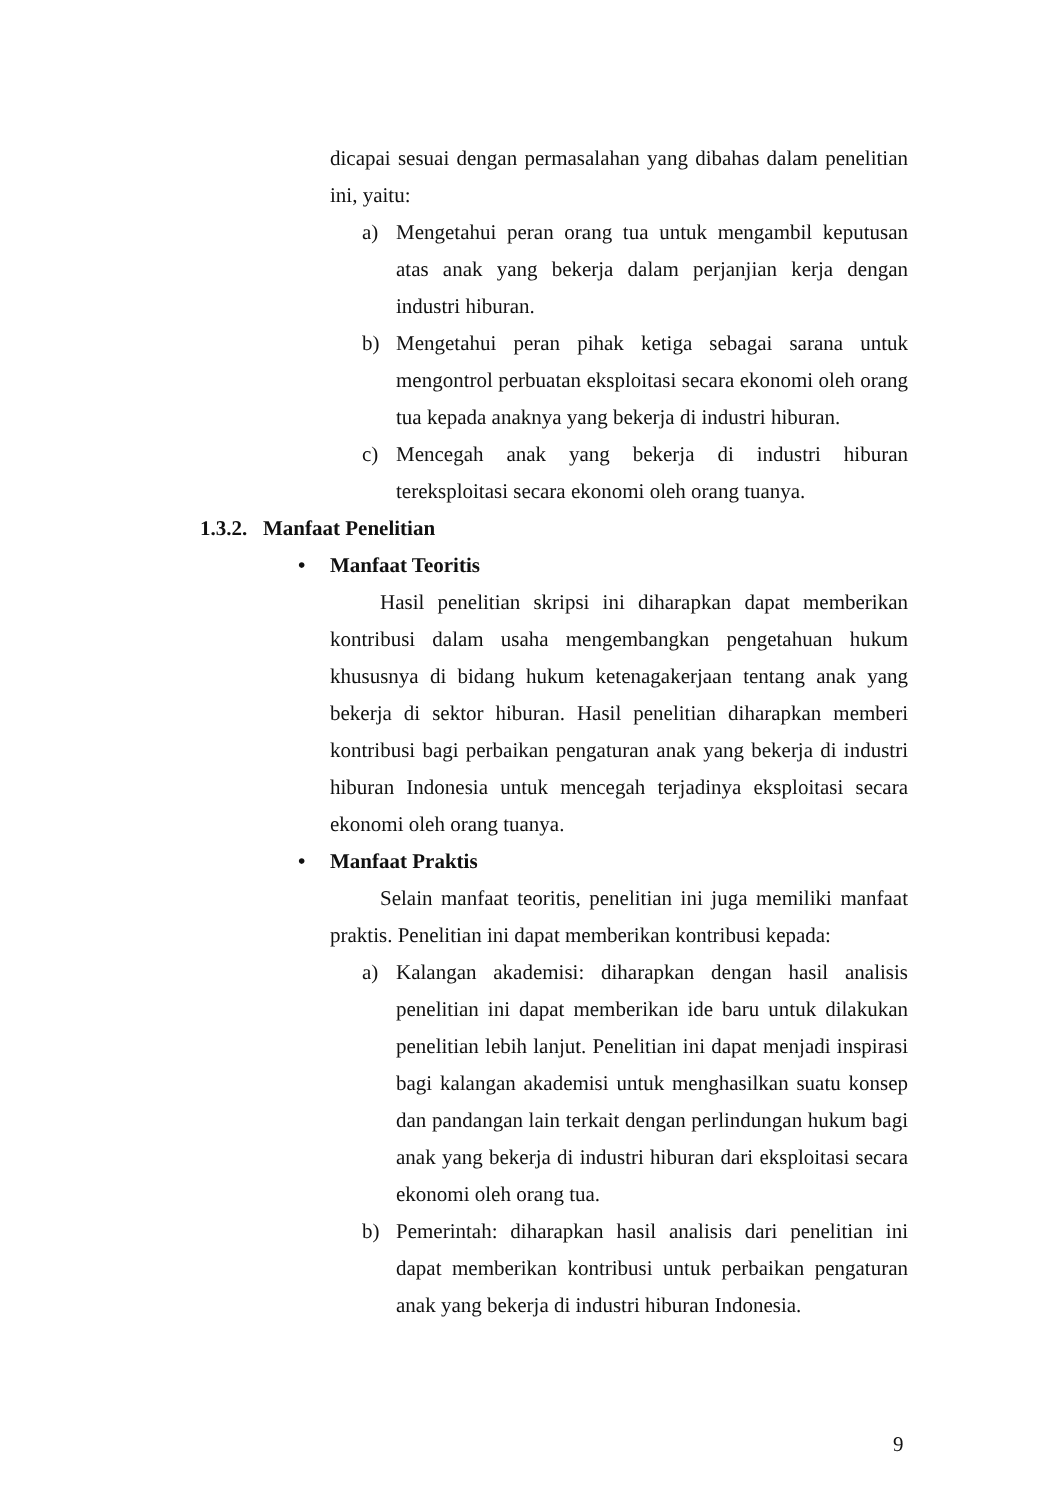dicapai sesuai dengan permasalahan yang dibahas dalam penelitian ini, yaitu:
a) Mengetahui peran orang tua untuk mengambil keputusan atas anak yang bekerja dalam perjanjian kerja dengan industri hiburan.
b) Mengetahui peran pihak ketiga sebagai sarana untuk mengontrol perbuatan eksploitasi secara ekonomi oleh orang tua kepada anaknya yang bekerja di industri hiburan.
c) Mencegah anak yang bekerja di industri hiburan tereksploitasi secara ekonomi oleh orang tuanya.
1.3.2. Manfaat Penelitian
• Manfaat Teoritis
Hasil penelitian skripsi ini diharapkan dapat memberikan kontribusi dalam usaha mengembangkan pengetahuan hukum khususnya di bidang hukum ketenagakerjaan tentang anak yang bekerja di sektor hiburan. Hasil penelitian diharapkan memberi kontribusi bagi perbaikan pengaturan anak yang bekerja di industri hiburan Indonesia untuk mencegah terjadinya eksploitasi secara ekonomi oleh orang tuanya.
• Manfaat Praktis
Selain manfaat teoritis, penelitian ini juga memiliki manfaat praktis. Penelitian ini dapat memberikan kontribusi kepada:
a) Kalangan akademisi: diharapkan dengan hasil analisis penelitian ini dapat memberikan ide baru untuk dilakukan penelitian lebih lanjut. Penelitian ini dapat menjadi inspirasi bagi kalangan akademisi untuk menghasilkan suatu konsep dan pandangan lain terkait dengan perlindungan hukum bagi anak yang bekerja di industri hiburan dari eksploitasi secara ekonomi oleh orang tua.
b) Pemerintah: diharapkan hasil analisis dari penelitian ini dapat memberikan kontribusi untuk perbaikan pengaturan anak yang bekerja di industri hiburan Indonesia.
9